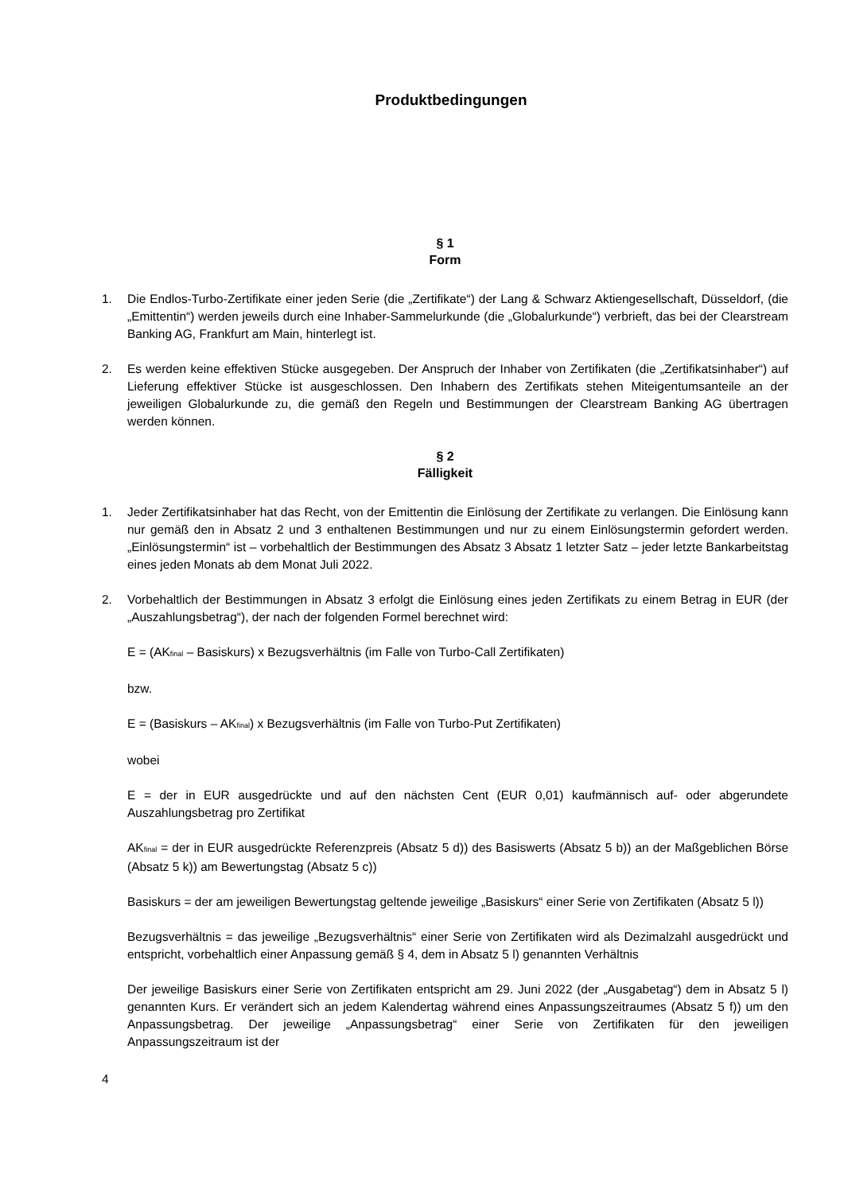Produktbedingungen
§ 1
Form
1. Die Endlos-Turbo-Zertifikate einer jeden Serie (die „Zertifikate“) der Lang & Schwarz Aktiengesellschaft, Düsseldorf, (die „Emittentin“) werden jeweils durch eine Inhaber-Sammelurkunde (die „Globalurkunde“) verbrieft, das bei der Clearstream Banking AG, Frankfurt am Main, hinterlegt ist.
2. Es werden keine effektiven Stücke ausgegeben. Der Anspruch der Inhaber von Zertifikaten (die „Zertifikatsinhaber“) auf Lieferung effektiver Stücke ist ausgeschlossen. Den Inhabern des Zertifikats stehen Miteigentumsanteile an der jeweiligen Globalurkunde zu, die gemäß den Regeln und Bestimmungen der Clearstream Banking AG übertragen werden können.
§ 2
Fälligkeit
1. Jeder Zertifikatsinhaber hat das Recht, von der Emittentin die Einlösung der Zertifikate zu verlangen. Die Einlösung kann nur gemäß den in Absatz 2 und 3 enthaltenen Bestimmungen und nur zu einem Einlösungstermin gefordert werden. „Einlösungstermin“ ist – vorbehaltlich der Bestimmungen des Absatz 3 Absatz 1 letzter Satz – jeder letzte Bankarbeitstag eines jeden Monats ab dem Monat Juli 2022.
2. Vorbehaltlich der Bestimmungen in Absatz 3 erfolgt die Einlösung eines jeden Zertifikats zu einem Betrag in EUR (der „Auszahlungsbetrag“), der nach der folgenden Formel berechnet wird:
E = (AK<sub>final</sub> – Basiskurs) x Bezugsverhältnis (im Falle von Turbo-Call Zertifikaten)
bzw.
E = (Basiskurs – AK<sub>final</sub>) x Bezugsverhältnis (im Falle von Turbo-Put Zertifikaten)
wobei
E = der in EUR ausgedrückte und auf den nächsten Cent (EUR 0,01) kaufmännisch auf- oder abgerundete Auszahlungsbetrag pro Zertifikat
AK<sub>final</sub> = der in EUR ausgedrückte Referenzpreis (Absatz 5 d)) des Basiswerts (Absatz 5 b)) an der Maßgeblichen Börse (Absatz 5 k)) am Bewertungstag (Absatz 5 c))
Basiskurs = der am jeweiligen Bewertungstag geltende jeweilige „Basiskurs“ einer Serie von Zertifikaten (Absatz 5 l))
Bezugsverhältnis = das jeweilige „Bezugsverhältnis“ einer Serie von Zertifikaten wird als Dezimalzahl ausgedrückt und entspricht, vorbehaltlich einer Anpassung gemäß § 4, dem in Absatz 5 l) genannten Verhältnis
Der jeweilige Basiskurs einer Serie von Zertifikaten entspricht am 29. Juni 2022 (der „Ausgabetag“) dem in Absatz 5 l) genannten Kurs. Er verändert sich an jedem Kalendertag während eines Anpassungszeitraumes (Absatz 5 f)) um den Anpassungsbetrag. Der jeweilige „Anpassungsbetrag“ einer Serie von Zertifikaten für den jeweiligen Anpassungszeitraum ist der
4